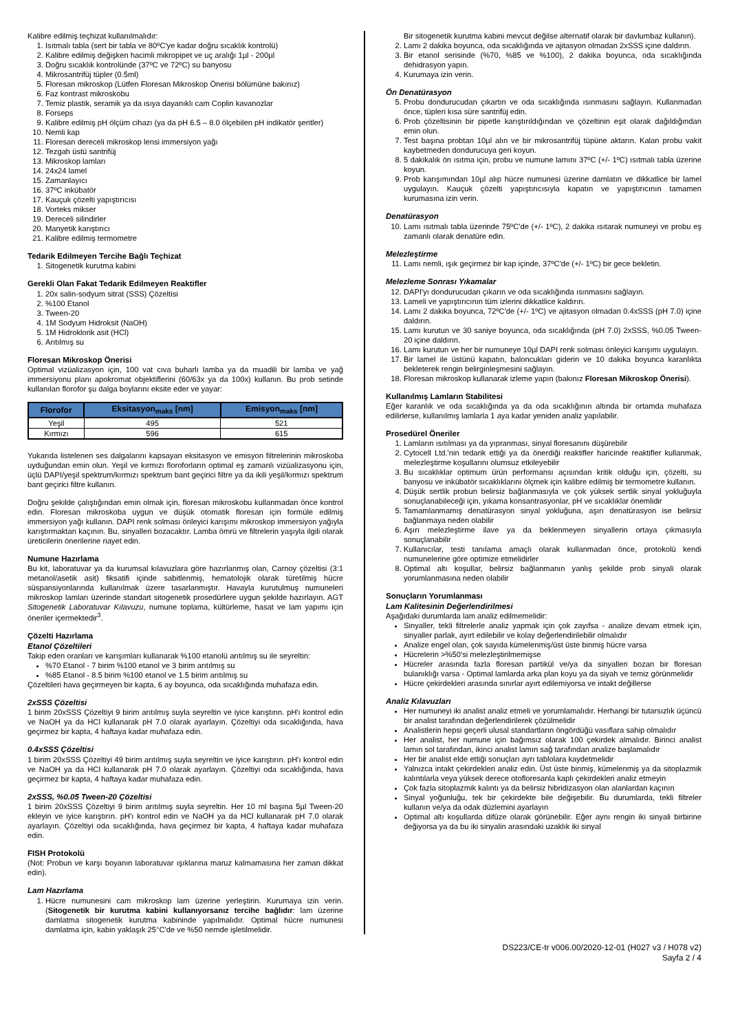Kalibre edilmiş teçhizat kullanılmalıdır:
1. Isıtmalı tabla (sert bir tabla ve 80ºC'ye kadar doğru sıcaklık kontrolü)
2. Kalibre edilmiş değişken hacimli mikropipet ve uç aralığı 1µl - 200µl
3. Doğru sıcaklık kontrolünde (37ºC ve 72ºC) su banyosu
4. Mikrosantrifüj tüpler (0.5ml)
5. Floresan mikroskop (Lütfen Floresan Mikroskop Önerisi bölümüne bakınız)
6. Faz kontrast mikroskobu
7. Temiz plastik, seramik ya da ısıya dayanıklı cam Coplin kavanozlar
8. Forseps
9. Kalibre edilmiş pH ölçüm cihazı (ya da pH 6.5 – 8.0 ölçebilen pH indikatör şeritler)
10. Nemli kap
11. Floresan dereceli mikroskop lensi immersiyon yağı
12. Tezgah üstü santrifüj
13. Mikroskop lamları
14. 24x24 lamel
15. Zamanlayıcı
16. 37ºC inkübatör
17. Kauçuk çözelti yapıştırıcısı
18. Vorteks mikser
19. Dereceli silindirler
20. Manyetik karıştırıcı
21. Kalibre edilmiş termometre
Tedarik Edilmeyen Tercihe Bağlı Teçhizat
1. Sitogenetik kurutma kabini
Gerekli Olan Fakat Tedarik Edilmeyen Reaktifler
1. 20x salin-sodyum sitrat (SSS) Çözeltisi
2. %100 Etanol
3. Tween-20
4. 1M Sodyum Hidroksit (NaOH)
5. 1M Hidroklorik asit (HCl)
6. Arıtılmış su
Floresan Mikroskop Önerisi
Optimal vizüalizasyon için, 100 vat cıva buharlı lamba ya da muadili bir lamba ve yağ immersiyonu planı apokromat objektiflerini (60/63x ya da 100x) kullanın. Bu prob setinde kullanılan florofor şu dalga boylarını eksite eder ve yayar:
| Florofor | Eksitasyon<sub>maks</sub> [nm] | Emisyon<sub>maks</sub> [nm] |
| --- | --- | --- |
| Yeşil | 495 | 521 |
| Kırmızı | 596 | 615 |
Yukarıda listelenen ses dalgalarını kapsayan eksitasyon ve emisyon filtrelerinin mikroskoba uyduğundan emin olun. Yeşil ve kırmızı floroforların optimal eş zamanlı vizüalizasyonu için, üçlü DAPI/yeşil spektrum/kırmızı spektrum bant geçirici filtre ya da ikili yeşil/kırmızı spektrum bant geçirici filtre kullanın.
Doğru şekilde çalıştığından emin olmak için, floresan mikroskobu kullanmadan önce kontrol edin. Floresan mikroskoba uygun ve düşük otomatik floresan için formüle edilmiş immersiyon yağı kullanın. DAPI renk solması önleyici karışımı mikroskop immersiyon yağıyla karıştırmaktan kaçının. Bu, sinyalleri bozacaktır. Lamba ömrü ve filtrelerin yaşıyla ilgili olarak üreticilerin önerilerine riayet edin.
Numune Hazırlama
Bu kit, laboratuvar ya da kurumsal kılavuzlara göre hazırlanmış olan, Carnoy çözeltisi (3:1 metanol/asetik asit) fiksatifi içinde sabitlenmiş, hematolojik olarak türetilmiş hücre süspansiyonlarında kullanılmak üzere tasarlanmıştır. Havayla kurutulmuş numuneleri mikroskop lamları üzerinde standart sitogenetik prosedürlere uygun şekilde hazırlayın. AGT Sitogenetik Laboratuvar Kılavuzu, numune toplama, kültürleme, hasat ve lam yapımı için öneriler içermektedir<sup>3</sup>.
Çözelti Hazırlama
Etanol Çözeltileri
Takip eden oranları ve karışımları kullanarak %100 etanolü arıtılmış su ile seyreltin:
%70 Etanol - 7 birim %100 etanol ve 3 birim arıtılmış su
%85 Etanol - 8.5 birim %100 etanol ve 1.5 birim arıtılmış su
Çözeltileri hava geçirmeyen bir kapta, 6 ay boyunca, oda sıcaklığında muhafaza edin.
2xSSS Çözeltisi
1 birim 20xSSS Çözeltiyi 9 birim arıtılmış suyla seyreltin ve iyice karıştırın. pH'ı kontrol edin ve NaOH ya da HCl kullanarak pH 7.0 olarak ayarlayın. Çözeltiyi oda sıcaklığında, hava geçirmez bir kapta, 4 haftaya kadar muhafaza edin.
0.4xSSS Çözeltisi
1 birim 20xSSS Çözeltiyi 49 birim arıtılmış suyla seyreltin ve iyice karıştırın. pH'ı kontrol edin ve NaOH ya da HCl kullanarak pH 7.0 olarak ayarlayın. Çözeltiyi oda sıcaklığında, hava geçirmez bir kapta, 4 haftaya kadar muhafaza edin.
2xSSS, %0.05 Tween-20 Çözeltisi
1 birim 20xSSS Çözeltiyi 9 birim arıtılmış suyla seyreltin. Her 10 ml başına 5µl Tween-20 ekleyin ve iyice karıştırın. pH'ı kontrol edin ve NaOH ya da HCl kullanarak pH 7.0 olarak ayarlayın. Çözeltiyi oda sıcaklığında, hava geçirmez bir kapta, 4 haftaya kadar muhafaza edin.
FISH Protokolü
(Not: Probun ve karşı boyanın laboratuvar ışıklarına maruz kalmamasına her zaman dikkat edin).
Lam Hazırlama
1. Hücre numunesini cam mikroskop lam üzerine yerleştirin. Kurumaya izin verin. (Sitogenetik bir kurutma kabini kullanıyorsanız tercihe bağlıdır: lam üzerine damlatma sitogenetik kurutma kabininde yapılmalıdır. Optimal hücre numunesi damlatma için, kabin yaklaşık 25°C'de ve %50 nemde işletilmelidir.
Bir sitogenetik kurutma kabini mevcut değilse alternatif olarak bir davlumbaz kullanın).
2. Lamı 2 dakika boyunca, oda sıcaklığında ve ajitasyon olmadan 2xSSS içine daldırın.
3. Bir etanol serisinde (%70, %85 ve %100), 2 dakika boyunca, oda sıcaklığında dehidrasyon yapın.
4. Kurumaya izin verin.
Ön Denatürasyon
5. Probu dondurucudan çıkartın ve oda sıcaklığında ısınmasını sağlayın. Kullanmadan önce, tüpleri kısa süre santrifüj edin.
6. Prob çözeltisinin bir pipetle karıştırıldığından ve çözeltinin eşit olarak dağıldığından emin olun.
7. Test başına probtan 10µl alın ve bir mikrosantrifüj tüpüne aktarın. Kalan probu vakit kaybetmeden dondurucuya geri koyun.
8. 5 dakikalık ön ısıtma için, probu ve numune lamını 37ºC (+/- 1ºC) ısıtmalı tabla üzerine koyun.
9. Prob karışımından 10µl alıp hücre numunesi üzerine damlatın ve dikkatlice bir lamel uygulayın. Kauçuk çözelti yapıştırıcısıyla kapatın ve yapıştırıcının tamamen kurumasına izin verin.
Denatürasyon
10. Lamı ısıtmalı tabla üzerinde 75ºC'de (+/- 1ºC), 2 dakika ısıtarak numuneyi ve probu eş zamanlı olarak denatüre edin.
Melezleştirme
11. Lamı nemli, ışık geçirmez bir kap içinde, 37ºC'de (+/- 1ºC) bir gece bekletin.
Melezleme Sonrası Yıkamalar
12. DAPI'yı dondurucudan çıkarın ve oda sıcaklığında ısınmasını sağlayın.
13. Lameli ve yapıştırıcının tüm izlerini dikkatlice kaldırın.
14. Lamı 2 dakika boyunca, 72ºC'de (+/- 1ºC) ve ajitasyon olmadan 0.4xSSS (pH 7.0) içine daldırın.
15. Lamı kurutun ve 30 saniye boyunca, oda sıcaklığında (pH 7.0) 2xSSS, %0.05 Tween-20 içine daldırın.
16. Lamı kurutun ve her bir numuneye 10µl DAPI renk solması önleyici karışımı uygulayın.
17. Bir lamel ile üstünü kapatın, baloncukları giderin ve 10 dakika boyunca karanlıkta bekleterek rengin belirginleşmesini sağlayın.
18. Floresan mikroskop kullanarak izleme yapın (bakınız Floresan Mikroskop Önerisi).
Kullanılmış Lamların Stabilitesi
Eğer karanlık ve oda sıcaklığında ya da oda sıcaklığının altında bir ortamda muhafaza edilirlerse, kullanılmış lamlarla 1 aya kadar yeniden analiz yapılabilir.
Prosedürel Öneriler
1. Lamların ısıtılması ya da yıpranması, sinyal floresanını düşürebilir
2. Cytocell Ltd.'nin tedarik ettiği ya da önerdiği reaktifler haricinde reaktifler kullanmak, melezleştirme koşullarını olumsuz etkileyebilir
3. Bu sıcaklıklar optimum ürün performansı açısından kritik olduğu için, çözelti, su banyosu ve inkübatör sıcaklıklarını ölçmek için kalibre edilmiş bir termometre kullanın.
4. Düşük sertlik probun belirsiz bağlanmasıyla ve çok yüksek sertlik sinyal yokluğuyla sonuçlanabileceği için, yıkama konsantrasyonlar, pH ve sıcaklıklar önemlidir
5. Tamamlanmamış denatürasyon sinyal yokluğuna, aşırı denatürasyon ise belirsiz bağlanmaya neden olabilir
6. Aşırı melezleştirme ilave ya da beklenmeyen sinyallerin ortaya çıkmasıyla sonuçlanabilir
7. Kullanıcılar, testi tanılama amaçlı olarak kullanmadan önce, protokolü kendi numunelerine göre optimize etmelidirler
8. Optimal altı koşullar, belirsiz bağlanmanın yanlış şekilde prob sinyali olarak yorumlanmasına neden olabilir
Sonuçların Yorumlanması
Lam Kalitesinin Değerlendirilmesi
Aşağıdaki durumlarda lam analiz edilmemelidir:
Sinyaller, tekli filtrelerle analiz yapmak için çok zayıfsa - analize devam etmek için, sinyaller parlak, ayırt edilebilir ve kolay değerlendirilebilir olmalıdır
Analize engel olan, çok sayıda kümelenmiş/üst üste binmiş hücre varsa
Hücrelerin >%50'si melezleştirilmemişse
Hücreler arasında fazla floresan partikül ve/ya da sinyalleri bozan bir floresan bulanıklığı varsa - Optimal lamlarda arka plan koyu ya da siyah ve temiz görünmelidir
Hücre çekirdekleri arasında sınırlar ayırt edilemiyorsa ve intakt değillerse
Analiz Kılavuzları
Her numuneyi iki analist analiz etmeli ve yorumlamalıdır. Herhangi bir tutarsızlık üçüncü bir analist tarafından değerlendirilerek çözülmelidir
Analistlerin hepsi geçerli ulusal standartların öngördüğü vasıflara sahip olmalıdır
Her analist, her numune için bağımsız olarak 100 çekirdek almalıdır. Birinci analist lamın sol tarafından, ikinci analist lamın sağ tarafından analize başlamalıdır
Her bir analist elde ettiği sonuçları ayrı tablolara kaydetmelidir
Yalnızca intakt çekirdekleri analiz edin. Üst üste binmiş, kümelenmiş ya da sitoplazmik kalıntılarla veya yüksek derece otofloresanla kaplı çekirdekleri analiz etmeyin
Çok fazla sitoplazmik kalıntı ya da belirsiz hibridizasyon olan alanlardan kaçının
Sinyal yoğunluğu, tek bir çekirdekte bile değişebilir. Bu durumlarda, tekli filtreler kullanın ve/ya da odak düzlemini ayarlayın
Optimal altı koşullarda difüze olarak görünebilir. Eğer aynı rengin iki sinyali birbirine değiyorsa ya da bu iki sinyalin arasındaki uzaklık iki sinyal
DS223/CE-tr v006.00/2020-12-01 (H027 v3 / H078 v2)
Sayfa 2 / 4